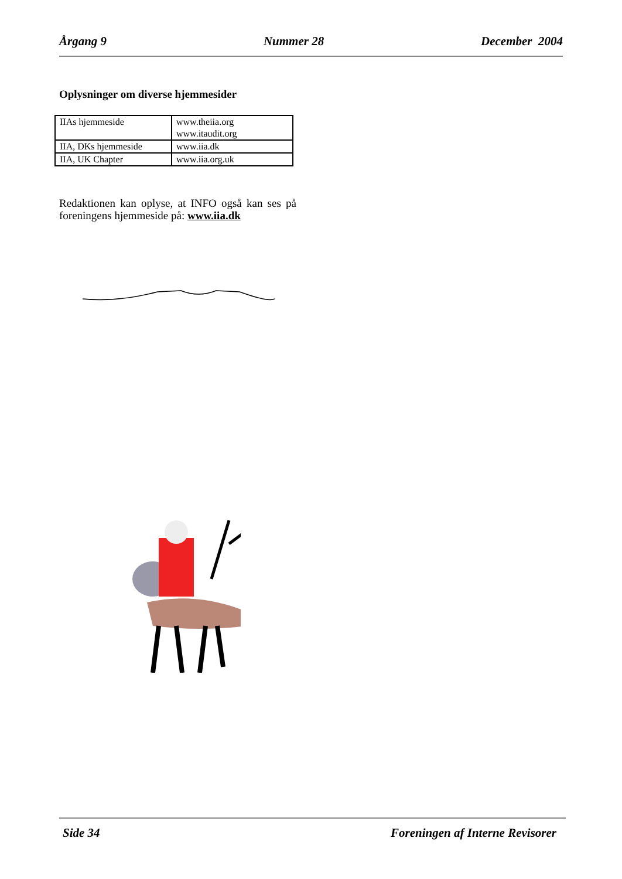Årgang 9 Nummer 28 December 2004
Oplysninger om diverse hjemmesider
| IIAs hjemmeside | www.theiia.org www.itaudit.org |
| IIA, DKs hjemmeside | www.iia.dk |
| IIA, UK Chapter | www.iia.org.uk |
Redaktionen kan oplyse, at INFO også kan ses på foreningens hjemmeside på: www.iia.dk
Side 34 Foreningen af Interne Revisorer